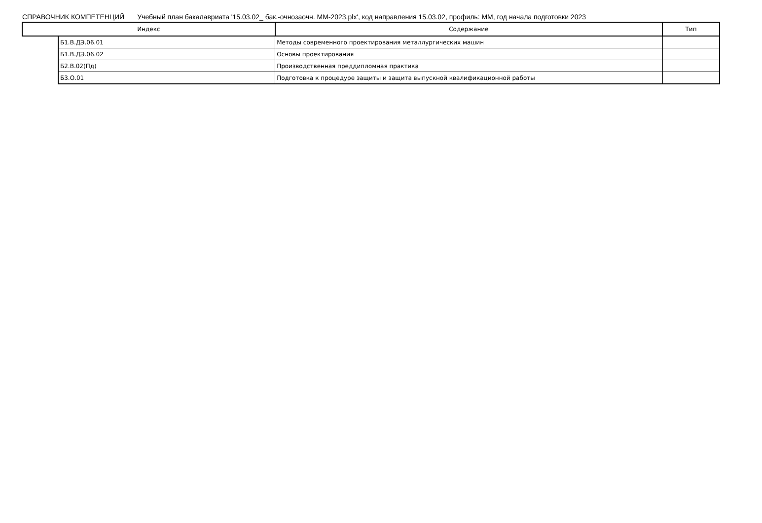СПРАВОЧНИК КОМПЕТЕНЦИЙ Учебный план бакалавриата '15.03.02_ бак.-очнозаочн. ММ-2023.plx', код направления 15.03.02, профиль: ММ, год начала подготовки 2023
| Индекс | | Содержание | Тип |
| --- | --- | --- | --- |
| | Б1.В.ДЭ.06.01 | Методы современного проектирования металлургических машин | |
| | Б1.В.ДЭ.06.02 | Основы проектирования | |
| | Б2.В.02(Пд) | Производственная преддипломная практика | |
| | Б3.О.01 | Подготовка к процедуре защиты и защита выпускной квалификационной работы | |